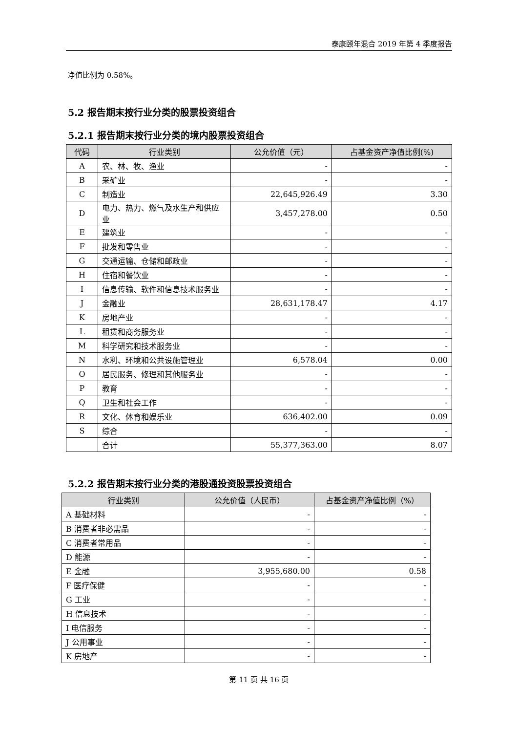泰康颐年混合 2019 年第 4 季度报告
净值比例为 0.58%。
5.2 报告期末按行业分类的股票投资组合
5.2.1 报告期末按行业分类的境内股票投资组合
| 代码 | 行业类别 | 公允价值（元） | 占基金资产净值比例(%) |
| --- | --- | --- | --- |
| A | 农、林、牧、渔业 | - | - |
| B | 采矿业 | - | - |
| C | 制造业 | 22,645,926.49 | 3.30 |
| D | 电力、热力、燃气及水生产和供应业 | 3,457,278.00 | 0.50 |
| E | 建筑业 | - | - |
| F | 批发和零售业 | - | - |
| G | 交通运输、仓储和邮政业 | - | - |
| H | 住宿和餐饮业 | - | - |
| I | 信息传输、软件和信息技术服务业 | - | - |
| J | 金融业 | 28,631,178.47 | 4.17 |
| K | 房地产业 | - | - |
| L | 租赁和商务服务业 | - | - |
| M | 科学研究和技术服务业 | - | - |
| N | 水利、环境和公共设施管理业 | 6,578.04 | 0.00 |
| O | 居民服务、修理和其他服务业 | - | - |
| P | 教育 | - | - |
| Q | 卫生和社会工作 | - | - |
| R | 文化、体育和娱乐业 | 636,402.00 | 0.09 |
| S | 综合 | - | - |
| | 合计 | 55,377,363.00 | 8.07 |
5.2.2 报告期末按行业分类的港股通投资股票投资组合
| 行业类别 | 公允价值（人民币） | 占基金资产净值比例（%） |
| --- | --- | --- |
| A 基础材料 | - | - |
| B 消费者非必需品 | - | - |
| C 消费者常用品 | - | - |
| D 能源 | - | - |
| E 金融 | 3,955,680.00 | 0.58 |
| F 医疗保健 | - | - |
| G 工业 | - | - |
| H 信息技术 | - | - |
| I 电信服务 | - | - |
| J 公用事业 | - | - |
| K 房地产 | - | - |
第 11 页 共 16 页